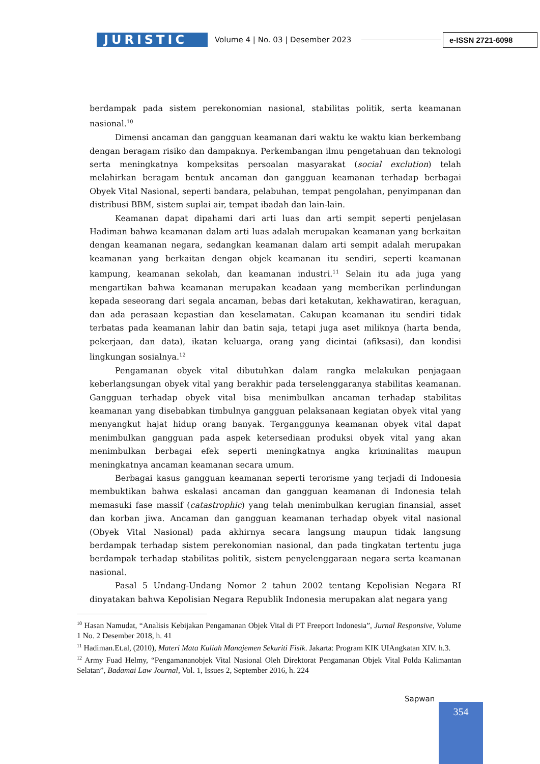JURISTIC
Volume 4 | No. 03 | Desember 2023
e-ISSN 2721-6098
berdampak pada sistem perekonomian nasional, stabilitas politik, serta keamanan nasional.<sup>10</sup>
Dimensi ancaman dan gangguan keamanan dari waktu ke waktu kian berkembang dengan beragam risiko dan dampaknya. Perkembangan ilmu pengetahuan dan teknologi serta meningkatnya kompeksitas persoalan masyarakat (social exclution) telah melahirkan beragam bentuk ancaman dan gangguan keamanan terhadap berbagai Obyek Vital Nasional, seperti bandara, pelabuhan, tempat pengolahan, penyimpanan dan distribusi BBM, sistem suplai air, tempat ibadah dan lain-lain.
Keamanan dapat dipahami dari arti luas dan arti sempit seperti penjelasan Hadiman bahwa keamanan dalam arti luas adalah merupakan keamanan yang berkaitan dengan keamanan negara, sedangkan keamanan dalam arti sempit adalah merupakan keamanan yang berkaitan dengan objek keamanan itu sendiri, seperti keamanan kampung, keamanan sekolah, dan keamanan industri.<sup>11</sup> Selain itu ada juga yang mengartikan bahwa keamanan merupakan keadaan yang memberikan perlindungan kepada seseorang dari segala ancaman, bebas dari ketakutan, kekhawatiran, keraguan, dan ada perasaan kepastian dan keselamatan. Cakupan keamanan itu sendiri tidak terbatas pada keamanan lahir dan batin saja, tetapi juga aset miliknya (harta benda, pekerjaan, dan data), ikatan keluarga, orang yang dicintai (afiksasi), dan kondisi lingkungan sosialnya.<sup>12</sup>
Pengamanan obyek vital dibutuhkan dalam rangka melakukan penjagaan keberlangsungan obyek vital yang berakhir pada terselenggaranya stabilitas keamanan. Gangguan terhadap obyek vital bisa menimbulkan ancaman terhadap stabilitas keamanan yang disebabkan timbulnya gangguan pelaksanaan kegiatan obyek vital yang menyangkut hajat hidup orang banyak. Terganggunya keamanan obyek vital dapat menimbulkan gangguan pada aspek ketersediaan produksi obyek vital yang akan menimbulkan berbagai efek seperti meningkatnya angka kriminalitas maupun meningkatnya ancaman keamanan secara umum.
Berbagai kasus gangguan keamanan seperti terorisme yang terjadi di Indonesia membuktikan bahwa eskalasi ancaman dan gangguan keamanan di Indonesia telah memasuki fase massif (catastrophic) yang telah menimbulkan kerugian finansial, asset dan korban jiwa. Ancaman dan gangguan keamanan terhadap obyek vital nasional (Obyek Vital Nasional) pada akhirnya secara langsung maupun tidak langsung berdampak terhadap sistem perekonomian nasional, dan pada tingkatan tertentu juga berdampak terhadap stabilitas politik, sistem penyelenggaraan negara serta keamanan nasional.
Pasal 5 Undang-Undang Nomor 2 tahun 2002 tentang Kepolisian Negara RI dinyatakan bahwa Kepolisian Negara Republik Indonesia merupakan alat negara yang
<sup>10</sup> Hasan Namudat, “Analisis Kebijakan Pengamanan Objek Vital di PT Freeport Indonesia”, Jurnal Responsive, Volume 1 No. 2 Desember 2018, h. 41
<sup>11</sup> Hadiman.Et.al, (2010), Materi Mata Kuliah Manajemen Sekuriti Fisik. Jakarta: Program KIK UIAngkatan XIV. h.3.
<sup>12</sup> Army Fuad Helmy, “Pengamananobjek Vital Nasional Oleh Direktorat Pengamanan Objek Vital Polda Kalimantan Selatan”, Badamai Law Journal, Vol. 1, Issues 2, September 2016, h. 224
Sapwan
354